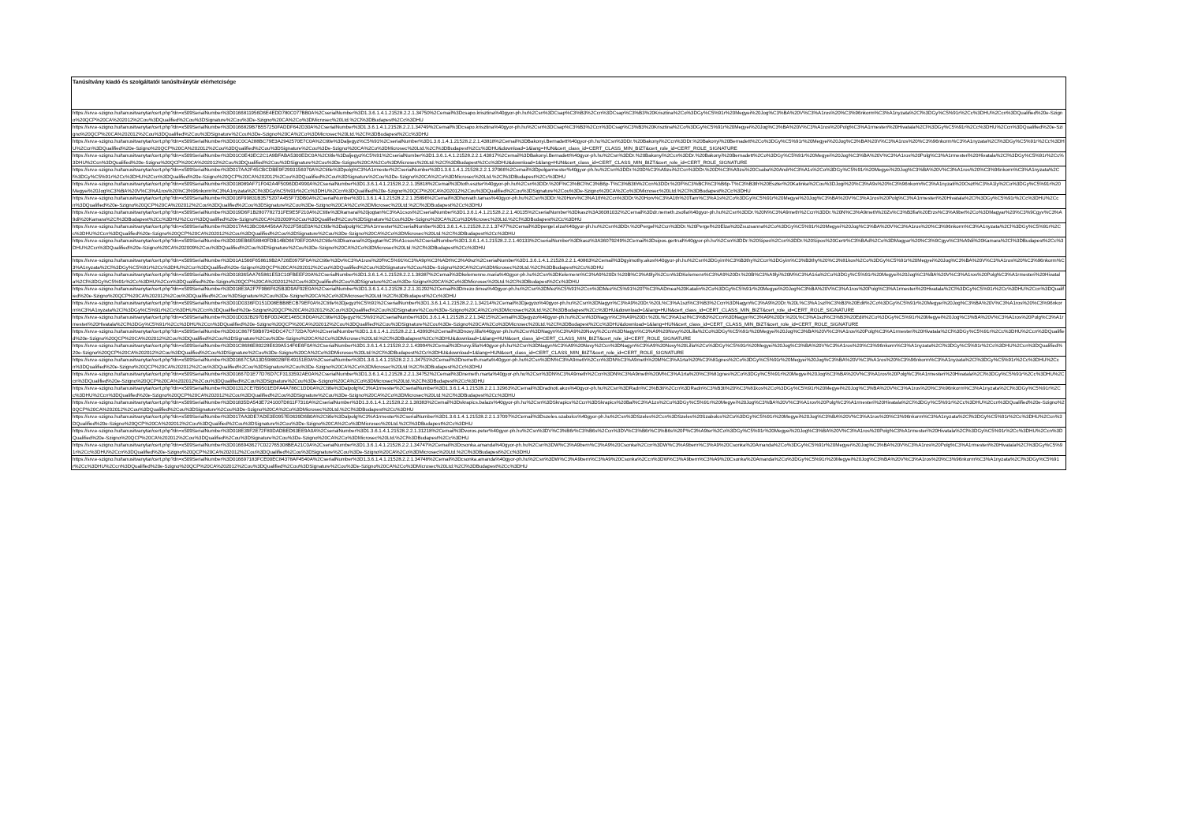| Tanúsítvány kiadó és szolgáltatói tanúsítványtár elérhetcisége |
| --- |
| https://srv.e-szigno.hu/tanusitvanytar/cert.php?dn=x509SerialNumber%3D0166811956D6E4EDD780C077BB0A%2CserialNumber%3D1.3.6.1.4.1.21528.2.2.1.34750%2Cemail%3Dcsapo.krisztina%40gyor-ph.hu%2Csn%3DCsap%C3%B3%2Ccn%3DCsap%C3%B3%20Krisztina%2Co%3DGy%C5%91r%20Megyei%20Jog%C3%BA%20V%C3%A1ros%20%C3%96nkorm%C3%A1nyzata%2Cl%3DGy%C5%91r%2Cc%3DHU%2Ccn%3DQualified%20e-Szigno%20QCP%20CA%202012%2Cou%3DQualified%2Cou%3DSignature%2Cou%3De-Szigno%20CA%2Co%3DMicrosec%20Ltd.%2Cl%3DBudapest%2Cc%3DHU |
| https://srv.e-szigno.hu/tanusitvanytar/cert.php?dn=x509SerialNumber%3D0166829B7B557250FADDF642D30A%2CserialNumber%3D1.3.6.1.4.1.21528.2.2.1.34749%2Cemail%3Dcsapo.krisztina%40gyor-ph.hu%2Csn%3DCsap%C3%B3%2Ccn%3DCsap%C3%B3%20Krisztina%2Co%3DGy%C5%91r%20Megyei%20Jog%C3%BA%20V%C3%A1ros%20Polg%C3%A1rmesteri%20Hivatala%2Cl%3DGy%C5%91r%2Cc%3DHU%2Ccn%3DQualified%20e-Szigno%20QCP%20CA%202012%2Cou%3DQualified%2Cou%3DSignature%2Cou%3De-Szigno%20CA%2Co%3DMicrosec%20Ltd.%2Cl%3DBudapest%2Cc%3DHU |
| https://srv.e-szigno.hu/tanusitvanytar/cert.php?dn=x509SerialNumber%3D01C0CA288BC79E3A2942570E7C0A%2Ctitle%3Daljegyz%C5%91%2CserialNumber%3D1.3.6.1.4.1.21528.2.2.1.43818%2Cemail%3DBakonyi.Bernadett%40gyor-ph.hu%2Csn%3DDr.%20Bakonyi%2Ccn%3DDr.%20Bakonyi%20Bernadett%2Co%3DGy%C5%91r%20Megyei%20Jog%C3%BA%20V%C3%A1ros%20%C3%96nkorm%C3%A1nyzata%2Cl%3DGy%C5%91r%2Cc%3DHU%2Ccn%3DQualified%20e-Szigno%20QCP%20CA%202012%2Cou%3DQualified%2Cou%3DSignature%2Cou%3De-Szigno%20CA%2Co%3DMicrosec%20Ltd.%2Cl%3DBudapest%2Cc%3DHU&download=1&lang=HUN&cert_class_id=CERT_CLASS_MIN_BIZT&cert_role_id=CERT_ROLE_SIGNATURE |
| https://srv.e-szigno.hu/tanusitvanytar/cert.php?dn=x509SerialNumber%3D01C0E43EC2C1A9BFABA5300EDC0A%2Ctitle%3Daljegyz%C5%91%2CserialNumber%3D1.3.6.1.4.1.21528.2.2.1.43817%2Cemail%3DBakonyi.Bernadett%40gyor-ph.hu%2Csn%3DDr.%20Bakonyi%2Ccn%3DDr.%20Bakonyi%20Bernadett%2Co%3DGy%C5%91r%20Megyei%20Jog%C3%BA%20V%C3%A1ros%20Polg%C3%A1rmesteri%20Hivatala%2Cl%3DGy%C5%91r%2Cc%3DHU%2Ccn%3DQualified%20e-Szigno%20QCP%20CA%202012%2Cou%3DQualified%2Cou%3DSignature%2Cou%3De-Szigno%20CA%2Co%3DMicrosec%20Ltd.%2Cl%3DBudapest%2Cc%3DHU&download=1&lang=HUN&cert_class_id=CERT_CLASS_MIN_BIZT&cert_role_id=CERT_ROLE_SIGNATURE |
| https://srv.e-szigno.hu/tanusitvanytar/cert.php?dn=x509SerialNumber%3D017AA2F45CBCDBE9F2993156070A%2Ctitle%3Dpolg%C3%A1rmester%2CserialNumber%3D1.3.6.1.4.1.21528.2.2.1.37066%2Cemail%3Dpolgarmester%40gyor-ph.hu%2Csn%3DDr.%20D%C3%A9zsi%2Ccn%3DDr.%20D%C3%A9zsi%20Csaba%20Andr%C3%A1s%2Co%3DGy%C5%91r%20Megyei%20Jog%C3%BA%20V%C3%A1ros%20%C3%96nkorm%C3%A1nyzata%2Cl%3DGy%C5%91r%2Cc%3DHU%2Ccn%3DQualified%20e-Szigno%20QCP%20CA%202012%2Cou%3DQualified%2Cou%3DSignature%2Cou%3De-Szigno%20CA%2Co%3DMicrosec%20Ltd.%2Cl%3DBudapest%2Cc%3DHU |
| https://srv.e-szigno.hu/tanusitvanytar/cert.php?dn=x509SerialNumber%3D018089AF71F042A4F5096DD4990A%2CserialNumber%3D1.3.6.1.4.1.21528.2.2.1.35818%2Cemail%3Dtoth.eszter%40gyor-ph.hu%2Csn%3DDr.%20F%C3%BCl%C3%B6p-T%C3%B3th%2Ccn%3DDr.%20F%C3%BCl%C3%B6p-T%C3%B3th%20Eszter%20Katinka%2Cou%3DJogi%20%C3%A9s%20%C3%96nkorm%C3%A1nyzati%20Oszt%C3%A1ly%2Co%3DGy%C5%91r%20Megyei%20Jog%C3%BA%20V%C3%A1ros%20%C3%96nkorm%C3%A1nyzata%2Cl%3DGy%C5%91r%2Cc%3DHU%2Ccn%3DQualified%20e-Szigno%20QCP%20CA%202012%2Cou%3DQualified%2Cou%3DSignature%2Cou%3De-Szigno%20CA%2Co%3DMicrosec%20Ltd.%2Cl%3DBudapest%2Cc%3DHU |
| https://srv.e-szigno.hu/tanusitvanytar/cert.php?dn=x509SerialNumber%3D016F99831B3575207A455F73DB0A%2CserialNumber%3D1.3.6.1.4.1.21528.2.2.1.35896%2Cemail%3Dhorvath.tamas%40gyor-ph.hu%2Csn%3DDr.%20Horv%C3%A1th%2Ccn%3DDr.%20Horv%C3%A1th%20Tam%C3%A1s%2Co%3DGy%C5%91r%20Megyei%20Jog%C3%BA%20V%C3%A1ros%20Polg%C3%A1rmesteri%20Hivatala%2Cl%3DGy%C5%91r%2Cc%3DHU%2Ccn%3DQualified%20e-Szigno%20QCP%20CA%202012%2Cou%3DQualified%2Cou%3DSignature%2Cou%3De-Szigno%20CA%2Co%3DMicrosec%20Ltd.%2Cl%3DBudapest%2Cc%3DHU |
| https://srv.e-szigno.hu/tanusitvanytar/cert.php?dn=x509SerialNumber%3D019D6F1B2807782731FE9E5F210A%2Ctitle%3Dkamarai%20jogtan%C3%A1csos%2CserialNumber%3D1.3.6.1.4.1.21528.2.2.1.40135%2CserialNumber%3Dkasz%3A36081032%2Cemail%3Ddr.nemeth.zsofia%40gyor-ph.hu%2Csn%3DDr.%20N%C3%A9meth%2Ccn%3DDr.%20N%C3%A9meth%20Zs%C3%B3fia%20Erzs%C3%A9bet%2Co%3DMagyar%20%C3%9Cgyv%C3%A9di%20Kamara%2Cl%3DBudapest%2Cc%3DHU%2Ccn%3DQualified%20e-Szigno%20CA%202009%2Cou%3DQualified%2Cou%3DSignature%2Cou%3De-Szigno%20CA%2Co%3DMicrosec%20Ltd.%2Cl%3DBudapest%2Cc%3DHU |
| https://srv.e-szigno.hu/tanusitvanytar/cert.php?dn=x509SerialNumber%3D017A413BC08A456AA7022F581E0A%2Ctitle%3Dalpolg%C3%A1rmester%2CserialNumber%3D1.3.6.1.4.1.21528.2.2.1.37477%2Cemail%3Dpergel.elza%40gyor-ph.hu%2Csn%3DDr.%20Pergel%2Ccn%3DDr.%20Pergel%20Elza%20Zsuzsanna%2Co%3DGy%C5%91r%20Megyei%20Jog%C3%BA%20V%C3%A1ros%20%C3%96nkorm%C3%A1nyzata%2Cl%3DGy%C5%91r%2Cc%3DHU%2Ccn%3DQualified%20e-Szigno%20QCP%20CA%202012%2Cou%3DQualified%2Cou%3DSignature%2Cou%3De-Szigno%20CA%2Co%3DMicrosec%20Ltd.%2Cl%3DBudapest%2Cc%3DHU |
| https://srv.e-szigno.hu/tanusitvanytar/cert.php?dn=x509SerialNumber%3D019EB6E58840FDB14BD6670EF20A%2Ctitle%3Dkamarai%20jogtan%C3%A1csos%2CserialNumber%3D1.3.6.1.4.1.21528.2.2.1.40133%2CserialNumber%3Dkasz%3A36079249%2Cemail%3Dsipos.gertrud%40gyor-ph.hu%2Csn%3DDr.%20Sipos%2Ccn%3DDr.%20Sipos%20Gertr%C3%BAd%2Co%3DMagyar%20%C3%9Cgyv%C3%A9di%20Kamara%2Cl%3DBudapest%2Cc%3DHU%2Ccn%3DQualified%20e-Szigno%20CA%202009%2Cou%3DQualified%2Cou%3DSignature%2Cou%3De-Szigno%20CA%2Co%3DMicrosec%20Ltd.%2Cl%3DBudapest%2Cc%3DHU |
| https://srv.e-szigno.hu/tanusitvanytar/cert.php?dn=x509SerialNumber%3D01A1566F658619B2A726E0975F0A%2Ctitle%3Dv%C3%A1rosi%20f%C5%91%C3%A9p%C3%ADt%C3%A9sz%2CserialNumber%3D1.3.6.1.4.1.21528.2.2.1.40863%2Cemail%3Dgyimothy.akos%40gyor-ph.hu%2Csn%3DGyim%C3%B3thy%2Ccn%3DGyim%C3%B3thy%20%C3%81kos%2Co%3DGy%C5%91r%20Megyei%20Jog%C3%BA%20V%C3%A1ros%20%C3%96nkorm%C3%A1nyzata%2Cl%3DGy%C5%91r%2Cc%3DHU%2Ccn%3DQualified%20e-Szigno%20QCP%20CA%202012%2Cou%3DQualified%2Cou%3DSignature%2Cou%3De-Szigno%20CA%2Co%3DMicrosec%20Ltd.%2Cl%3DBudapest%2Cc%3DHU |
| https://srv.e-szigno.hu/tanusitvanytar/cert.php?dn=x509SerialNumber%3D018365AA765861E53C10FBEEF20A%2CserialNumber%3D1.3.6.1.4.1.21528.2.2.1.38387%2Cemail%3Dkelemenne.maria%40gyor-ph.hu%2Csn%3DKelemenn%C3%A9%20Dr.%20B%C3%A9lyi%2Ccn%3DKelemenn%C3%A9%20Dr.%20B%C3%A9lyi%20M%C3%A1ria%2Co%3DGy%C5%91r%20Megyei%20Jog%C3%BA%20V%C3%A1ros%20Polg%C3%A1rmesteri%20Hivatala%2Cl%3DGy%C5%91r%2Cc%3DHU%2Ccn%3DQualified%20e-Szigno%20QCP%20CA%202012%2Cou%3DQualified%2Cou%3DSignature%2Cou%3De-Szigno%20CA%2Co%3DMicrosec%20Ltd.%2Cl%3DBudapest%2Cc%3DHU |
| https://srv.e-szigno.hu/tanusitvanytar/cert.php?dn=x509SerialNumber%3D018E3A2F7F9B6F625B3D9AF92E0A%2CserialNumber%3D1.3.6.1.4.1.21528.2.2.1.31292%2Cemail%3Dmezo.timea%40gyor-ph.hu%2Csn%3DMez%C5%91%2Ccn%3DMez%C5%91%20T%C3%ADmea%20Katalin%2Co%3DGy%C5%91r%20Megyei%20Jog%C3%BA%20V%C3%A1ros%20Polg%C3%A1rmesteri%20Hivatala%2Cl%3DGy%C5%91r%2Cc%3DHU%2Ccn%3DQualified%20e-Szigno%20QCP%20CA%202012%2Cou%3DQualified%2Cou%3DSignature%2Cou%3De-Szigno%20CA%2Co%3DMicrosec%20Ltd.%2Cl%3DBudapest%2Cc%3DHU |
| https://srv.e-szigno.hu/tanusitvanytar/cert.php?dn=x509SerialNumber%3D01D0336FD151D08EBB8ECB79EF0A%2Ctitle%3Djegyz%C5%91%2CserialNumber%3D1.3.6.1.4.1.21528.2.2.1.34214%2Cemail%3Djegyzo%40gyor-ph.hu%2Csn%3DNagyn%C3%A9%20Dr.%20L%C3%A1szl%C3%B3%2Ccn%3DNagyn%C3%A9%20Dr.%20L%C3%A1szl%C3%B3%20Edit%2Co%3DGy%C5%91r%20Megyei%20Jog%C3%BA%20V%C3%A1ros%20%C3%96nkorm%C3%A1nyzata%2Cl%3DGy%C5%91r%2Cc%3DHU%2Ccn%3DQualified%20e-Szigno%20QCP%20CA%202012%2Cou%3DQualified%2Cou%3DSignature%2Cou%3De-Szigno%20CA%2Co%3DMicrosec%20Ltd.%2Cl%3DBudapest%2Cc%3DHU&download=1&lang=HUN&cert_class_id=CERT_CLASS_MIN_BIZT&cert_role_id=CERT_ROLE_SIGNATURE |
| https://srv.e-szigno.hu/tanusitvanytar/cert.php?dn=x509SerialNumber%3D01D032B297DBF0D240E1465C8D0A%2Ctitle%3Djegyz%C5%91%2CserialNumber%3D1.3.6.1.4.1.21528.2.2.1.34215%2Cemail%3Djegyzo%40gyor-ph.hu%2Csn%3DNagyn%C3%A9%20Dr.%20L%C3%A1szl%C3%B3%2Ccn%3DNagyn%C3%A9%20Dr.%20L%C3%A1szl%C3%B3%20Edit%2Co%3DGy%C5%91r%20Megyei%20Jog%C3%BA%20V%C3%A1ros%20Polg%C3%A1rmesteri%20Hivatala%2Cl%3DGy%C5%91r%2Cc%3DHU%2Ccn%3DQualified%20e-Szigno%20QCP%20CA%202012%2Cou%3DQualified%2Cou%3DSignature%2Cou%3De-Szigno%20CA%2Co%3DMicrosec%20Ltd.%2Cl%3DBudapest%2Cc%3DHU&download=1&lang=HUN&cert_class_id=CERT_CLASS_MIN_BIZT&cert_role_id=CERT_ROLE_SIGNATURE |
| https://srv.e-szigno.hu/tanusitvanytar/cert.php?dn=x509SerialNumber%3D01C867F59B8734DDC47C772DA70A%2CserialNumber%3D1.3.6.1.4.1.21528.2.2.1.43993%2Cemail%3Dnovy.lilla%40gyor-ph.hu%2Csn%3DNagyn%C3%A9%20Novy%2Ccn%3DNagyn%C3%A9%20Novy%20Lilla%2Co%3DGy%C5%91r%20Megyei%20Jog%C3%BA%20V%C3%A1ros%20Polg%C3%A1rmesteri%20Hivatala%2Cl%3DGy%C5%91r%2Cc%3DHU%2Ccn%3DQualified%20e-Szigno%20QCP%20CA%202012%2Cou%3DQualified%2Cou%3DSignature%2Cou%3De-Szigno%20CA%2Co%3DMicrosec%20Ltd.%2Cl%3DBudapest%2Cc%3DHU&download=1&lang=HUN&cert_class_id=CERT_CLASS_MIN_BIZT&cert_role_id=CERT_ROLE_SIGNATURE |
| https://srv.e-szigno.hu/tanusitvanytar/cert.php?dn=x509SerialNumber%3D01C8686E80228E639A514F6E6F0A%2CserialNumber%3D1.3.6.1.4.1.21528.2.2.1.43994%2Cemail%3Dnovy.lilla%40gyor-ph.hu%2Csn%3DNagyn%C3%A9%20Novy%2Ccn%3DNagyn%C3%A9%20Novy%20Lilla%2Co%3DGy%C5%91r%20Megyei%20Jog%C3%BA%20V%C3%A1ros%20%C3%96nkorm%C3%A1nyzata%2Cl%3DGy%C5%91r%2Cc%3DHU%2Ccn%3DQualified%20e-Szigno%20QCP%20CA%202012%2Cou%3DQualified%2Cou%3DSignature%2Cou%3De-Szigno%20CA%2Co%3DMicrosec%20Ltd.%2Cl%3DBudapest%2Cc%3DHU&download=1&lang=HUN&cert_class_id=CERT_CLASS_MIN_BIZT&cert_role_id=CERT_ROLE_SIGNATURE |
| https://srv.e-szigno.hu/tanusitvanytar/cert.php?dn=x509SerialNumber%3D01667C5A13D598602BFE49151E0A%2CserialNumber%3D1.3.6.1.4.1.21528.2.2.1.34751%2Cemail%3Dnemeth.marta%40gyor-ph.hu%2Csn%3DN%C3%A9meth%2Ccn%3DN%C3%A9meth%20M%C3%A1rta%20%C3%81gnes%2Co%3DGy%C5%91r%20Megyei%20Jog%C3%BA%20V%C3%A1ros%20%C3%96nkorm%C3%A1nyzata%2Cl%3DGy%C5%91r%2Cc%3DHU%2Ccn%3DQualified%20e-Szigno%20QCP%20CA%202012%2Cou%3DQualified%2Cou%3DSignature%2Cou%3De-Szigno%20CA%2Co%3DMicrosec%20Ltd.%2Cl%3DBudapest%2Cc%3DHU |
| https://srv.e-szigno.hu/tanusitvanytar/cert.php?dn=x509SerialNumber%3D01667D1E77D76D7CF3133592AE0A%2CserialNumber%3D1.3.6.1.4.1.21528.2.2.1.34752%2Cemail%3Dnemeth.marta%40gyor-ph.hu%2Csn%3DN%C3%A9meth%2Ccn%3DN%C3%A9meth%20M%C3%A1rta%20%C3%81gnes%2Co%3DGy%C5%91r%20Megyei%20Jog%C3%BA%20V%C3%A1ros%20Polg%C3%A1rmesteri%20Hivatala%2Cl%3DGy%C5%91r%2Cc%3DHU%2Ccn%3DQualified%20e-Szigno%20QCP%20CA%202012%2Cou%3DQualified%2Cou%3DSignature%2Cou%3De-Szigno%20CA%2Co%3DMicrosec%20Ltd.%2Cl%3DBudapest%2Cc%3DHU |
| https://srv.e-szigno.hu/tanusitvanytar/cert.php?dn=x509SerialNumber%3D01312CE7B9501EDFA4A786C1DD0A%2Ctitle%3Dalpolg%C3%A1rmester%2CserialNumber%3D1.3.6.1.4.1.21528.2.2.1.32963%2Cemail%3Dradnoti.akos%40gyor-ph.hu%2Csn%3DRadn%C3%B3ti%2Ccn%3DRadn%C3%B3ti%20%C3%81kos%2Co%3DGy%C5%91r%20Megyei%20Jog%C3%BA%20V%C3%A1ros%20%C3%96nkorm%C3%A1nyzata%2Cl%3DGy%C5%91r%2Cc%3DHU%2Ccn%3DQualified%20e-Szigno%20QCP%20CA%202012%2Cou%3DQualified%2Cou%3DSignature%2Cou%3De-Szigno%20CA%2Co%3DMicrosec%20Ltd.%2Cl%3DBudapest%2Cc%3DHU |
| https://srv.e-szigno.hu/tanusitvanytar/cert.php?dn=x509SerialNumber%3D01835DA543E7241007D811F7310A%2CserialNumber%3D1.3.6.1.4.1.21528.2.2.1.38383%2Cemail%3Dskrapics.balazs%40gyor-ph.hu%2Csn%3DSkrapics%2Ccn%3DSkrapics%20Bal%C3%A1zs%2Co%3DGy%C5%91r%20Megyei%20Jog%C3%BA%20V%C3%A1ros%20Polg%C3%A1rmesteri%20Hivatala%2Cl%3DGy%C5%91r%2Cc%3DHU%2Ccn%3DQualified%20e-Szigno%20QCP%20CA%202012%2Cou%3DQualified%2Cou%3DSignature%2Cou%3De-Szigno%20CA%2Co%3DMicrosec%20Ltd.%2Cl%3DBudapest%2Cc%3DHU |
| https://srv.e-szigno.hu/tanusitvanytar/cert.php?dn=x509SerialNumber%3D017AA3DE7ADE3E0957E0639D6B0A%2Ctitle%3Dalpolg%C3%A1rmester%2CserialNumber%3D1.3.6.1.4.1.21528.2.2.1.37097%2Cemail%3Dszeles.szabolcs%40gyor-ph.hu%2Csn%3DSzeles%2Ccn%3DSzeles%20Szabolcs%2Co%3DGy%C5%91r%20Megyei%20Jog%C3%BA%20V%C3%A1ros%20%C3%96nkorm%C3%A1nyzata%2Cl%3DGy%C5%91r%2Cc%3DHU%2Ccn%3DQualified%20e-Szigno%20QCP%20CA%202012%2Cou%3DQualified%2Cou%3DSignature%2Cou%3De-Szigno%20CA%2Co%3DMicrosec%20Ltd.%2Cl%3DBudapest%2Cc%3DHU |
| https://srv.e-szigno.hu/tanusitvanytar/cert.php?dn=x509SerialNumber%3D018E39F2E72F80DADBED63EE9A0A%2CserialNumber%3D1.3.6.1.4.1.21528.2.2.1.31218%2Cemail%3Dvoros.peter%40gyor-ph.hu%2Csn%3DV%C3%B6r%C3%B6s%2Ccn%3DV%C3%B6r%C3%B6s%20P%C3%A9ter%2Co%3DGy%C5%91r%20Megyei%20Jog%C3%BA%20V%C3%A1ros%20Polg%C3%A1rmesteri%20Hivatala%2Cl%3DGy%C5%91r%2Cc%3DHU%2Ccn%3DQualified%20e-Szigno%20QCP%20CA%202012%2Cou%3DQualified%2Cou%3DSignature%2Cou%3De-Szigno%20CA%2Co%3DMicrosec%20Ltd.%2Cl%3DBudapest%2Cc%3DHU |
| https://srv.e-szigno.hu/tanusitvanytar/cert.php?dn=x509SerialNumber%3D0166943627C022765308BEA21C0A%2CserialNumber%3D1.3.6.1.4.1.21528.2.2.1.34747%2Cemail%3Dcsonka.amanda%40gyor-ph.hu%2Csn%3DW%C3%A9bern%C3%A9%20Csonka%2Ccn%3DW%C3%A9bern%C3%A9%20Csonka%20Amanda%2Co%3DGy%C5%91r%20Megyei%20Jog%C3%BA%20V%C3%A1ros%20Polg%C3%A1rmesteri%20Hivatala%2Cl%3DGy%C5%91r%2Cc%3DHU%2Ccn%3DQualified%20e-Szigno%20QCP%20CA%202012%2Cou%3DQualified%2Cou%3DSignature%2Cou%3De-Szigno%20CA%2Co%3DMicrosec%20Ltd.%2Cl%3DBudapest%2Cc%3DHU |
| https://srv.e-szigno.hu/tanusitvanytar/cert.php?dn=x509SerialNumber%3D016697183FCE00EC84378AF4540A%2CserialNumber%3D1.3.6.1.4.1.21528.2.2.1.34748%2Cemail%3Dcsonka.amanda%40gyor-ph.hu%2Csn%3DW%C3%A9bern%C3%A9%20Csonka%2Ccn%3DW%C3%A9bern%C3%A9%20Csonka%20Amanda%2Co%3DGy%C5%91r%20Megyei%20Jog%C3%BA%20V%C3%A1ros%20%C3%96nkorm%C3%A1nyzata%2Cl%3DGy%C5%91r%2Cc%3DHU%2Ccn%3DQualified%20e-Szigno%20QCP%20CA%202012%2Cou%3DQualified%2Cou%3DSignature%2Cou%3De-Szigno%20CA%2Co%3DMicrosec%20Ltd.%2Cl%3DBudapest%2Cc%3DHU |